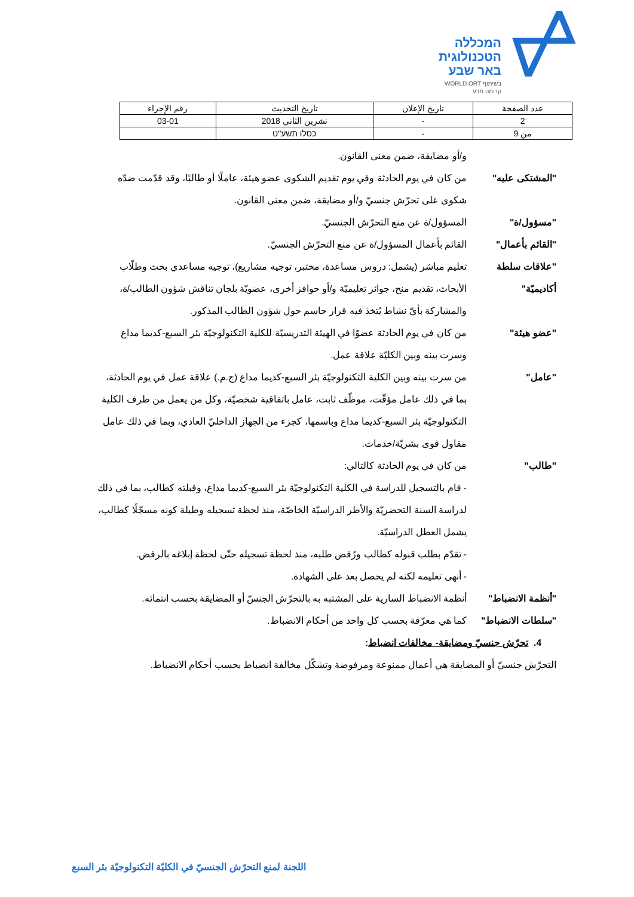המכללה
הטכנולוגית
באר שבע
בשיתוף WORLD ORT
קדימה מדע
| عدد الصفحة | تاريخ الإعلان | تاريخ التحديث | رقم الإجراء |
| 2 | - | تشرين الثاني 2018 | 03-01 |
| من 9 | - | כסלו תשע"ט | |
و/أو مضايقة، ضمن معنى القانون.
"المشتكى عليه" من كان في يوم الحادثة وفي يوم تقديم الشكوى عضو هيئة، عاملًا أو طالبًا، وقد قدّمت ضدّه شكوى على تحرّش جنسيّ و/أو مضايقة، ضمن معنى القانون.
"مسؤول/ة" المسؤول/ة عن منع التحرّش الجنسيّ.
"القائم بأعمال" القائم بأعمال المسؤول/ة عن منع التحرّش الجنسيّ.
"علاقات سلطة أكاديميّة"
تعليم مباشر (يشمل: دروس مساعدة، مختبر، توجيه مشاريع)، توجيه مساعدي بحث وطلّاب الأبحاث، تقديم منح، جوائز تعليميّة و/أو حوافز أخرى، عضويّة بلجان تناقش شؤون الطالب/ة، والمشاركة بأيّ نشاط يُتخذ فيه قرار حاسم حول شؤون الطالب المذكور.
"عضو هيئة" من كان في يوم الحادثة عضوًا في الهيئة التدريسيّة للكلية التكنولوجيّة بئر السبع-كديما مداع وسرت بينه وبين الكليّة علاقة عمل.
"عامل" من سرت بينه وبين الكلية التكنولوجيّة بئر السبع-كديما مداع (ج.م.) علاقة عمل في يوم الحادثة، بما في ذلك عامل مؤقّت، موظّف ثابت، عامل باتفاقية شخصيّة، وكل من يعمل من طرف الكلية التكنولوجيّة بئر السبع-كديما مداع وباسمها، كجزء من الجهاز الداخليّ العادي، وبما في ذلك عامل مقاول قوى بشريّة/خدمات.
"طالب" من كان في يوم الحادثة كالتالي:
- قام بالتسجيل للدراسة في الكلية التكنولوجيّة بئر السبع-كديما مداع، وقبلته كطالب، بما في ذلك لدراسة السنة التحضريّة والأطر الدراسيّة الخاصّة، منذ لحظة تسجيله وطيلة كونه مسجّلًا كطالب، يشمل العطل الدراسيّة.
- تقدّم بطلب قبوله كطالب ورُفض طلبه، منذ لحظة تسجيله حتّى لحظة إبلاغه بالرفض.
- أنهى تعليمه لكنه لم يحصل بعد على الشهادة.
"أنظمة الانضباط" أنظمة الانضباط السارية على المشتبه به بالتحرّش الجنسّ أو المضايقة بحسب انتمائه.
"سلطات الانضباط" كما هي معرّفة بحسب كل واحد من أحكام الانضباط.
4. تحرّش جنسيّ ومضايقة- مخالفات انضباط:
التحرّش جنسيّ أو المضايقة هي أعمال ممنوعة ومرفوضة وتشكّل مخالفة انضباط بحسب أحكام الانضباط.
اللجنة لمنع التحرّش الجنسيّ في الكليّة التكنولوجيّة بئر السبع